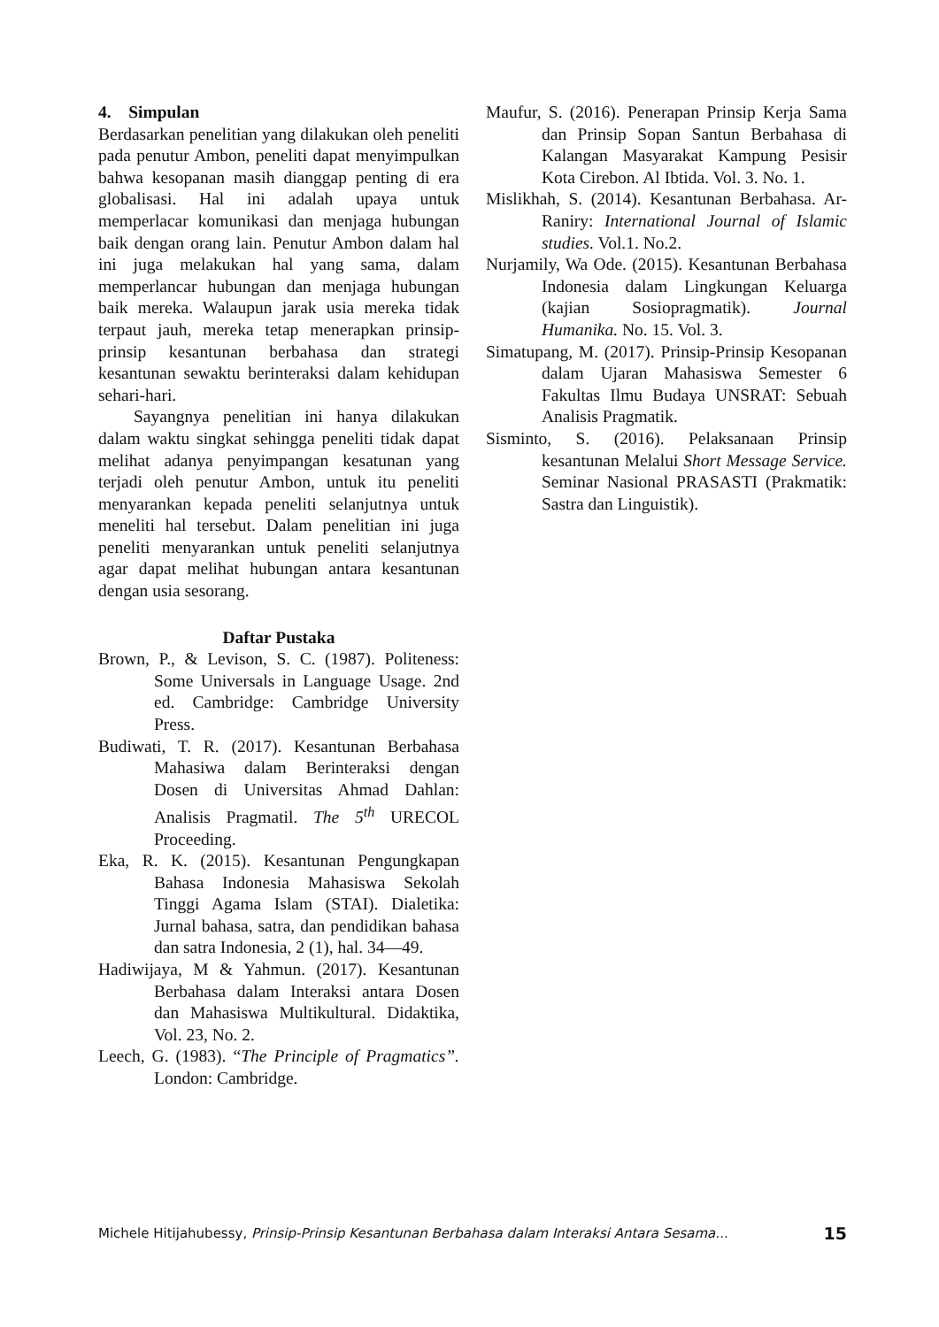4. Simpulan
Berdasarkan penelitian yang dilakukan oleh peneliti pada penutur Ambon, peneliti dapat menyimpulkan bahwa kesopanan masih dianggap penting di era globalisasi. Hal ini adalah upaya untuk memperlacar komunikasi dan menjaga hubungan baik dengan orang lain. Penutur Ambon dalam hal ini juga melakukan hal yang sama, dalam memperlancar hubungan dan menjaga hubungan baik mereka. Walaupun jarak usia mereka tidak terpaut jauh, mereka tetap menerapkan prinsip-prinsip kesantunan berbahasa dan strategi kesantunan sewaktu berinteraksi dalam kehidupan sehari-hari.
Sayangnya penelitian ini hanya dilakukan dalam waktu singkat sehingga peneliti tidak dapat melihat adanya penyimpangan kesatunan yang terjadi oleh penutur Ambon, untuk itu peneliti menyarankan kepada peneliti selanjutnya untuk meneliti hal tersebut. Dalam penelitian ini juga peneliti menyarankan untuk peneliti selanjutnya agar dapat melihat hubungan antara kesantunan dengan usia sesorang.
Daftar Pustaka
Brown, P., & Levison, S. C. (1987). Politeness: Some Universals in Language Usage. 2nd ed. Cambridge: Cambridge University Press.
Budiwati, T. R. (2017). Kesantunan Berbahasa Mahasiwa dalam Berinteraksi dengan Dosen di Universitas Ahmad Dahlan: Analisis Pragmatil. The 5<sup>th</sup> URECOL Proceeding.
Eka, R. K. (2015). Kesantunan Pengungkapan Bahasa Indonesia Mahasiswa Sekolah Tinggi Agama Islam (STAI). Dialetika: Jurnal bahasa, satra, dan pendidikan bahasa dan satra Indonesia, 2 (1), hal. 34—49.
Hadiwijaya, M & Yahmun. (2017). Kesantunan Berbahasa dalam Interaksi antara Dosen dan Mahasiswa Multikultural. Didaktika, Vol. 23, No. 2.
Leech, G. (1983). “The Principle of Pragmatics”. London: Cambridge.
Maufur, S. (2016). Penerapan Prinsip Kerja Sama dan Prinsip Sopan Santun Berbahasa di Kalangan Masyarakat Kampung Pesisir Kota Cirebon. Al Ibtida. Vol. 3. No. 1.
Mislikhah, S. (2014). Kesantunan Berbahasa. Ar-Raniry: International Journal of Islamic studies. Vol.1. No.2.
Nurjamily, Wa Ode. (2015). Kesantunan Berbahasa Indonesia dalam Lingkungan Keluarga (kajian Sosiopragmatik). Journal Humanika. No. 15. Vol. 3.
Simatupang, M. (2017). Prinsip-Prinsip Kesopanan dalam Ujaran Mahasiswa Semester 6 Fakultas Ilmu Budaya UNSRAT: Sebuah Analisis Pragmatik.
Sisminto, S. (2016). Pelaksanaan Prinsip kesantunan Melalui Short Message Service. Seminar Nasional PRASASTI (Prakmatik: Sastra dan Linguistik).
Michele Hitijahubessy, Prinsip-Prinsip Kesantunan Berbahasa dalam Interaksi Antara Sesama... 15